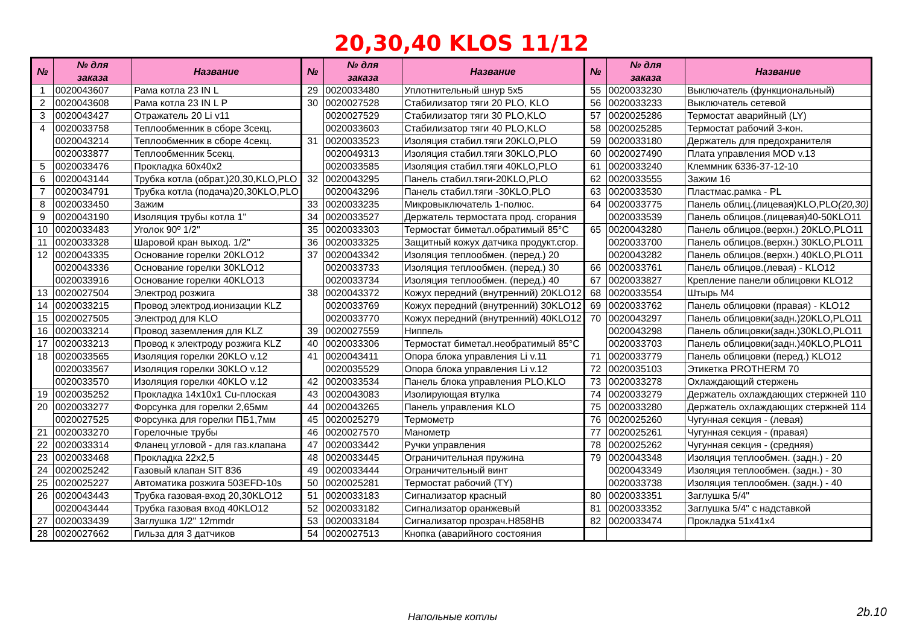20,30,40 KLOS 11/12
| № | № для заказа | Название | № | № для заказа | Название | № | № для заказа | Название |
| --- | --- | --- | --- | --- | --- | --- | --- | --- |
| 1 | 0020043607 | Рама котла 23 IN L | 29 | 0020033480 | Уплотнительный шнур 5x5 | 55 | 0020033230 | Выключатель (функциональный) |
| 2 | 0020043608 | Рама котла 23 IN L P | 30 | 0020027528 | Стабилизатор тяги 20 PLO, KLO | 56 | 0020033233 | Выключатель сетевой |
| 3 | 0020043427 | Отражатель 20 Li v11 | | 0020027529 | Стабилизатор тяги 30 PLO,KLO | 57 | 0020025286 | Термостат аварийный (LY) |
| 4 | 0020033758 | Теплообменник в сборе 3секц. | | 0020033603 | Стабилизатор тяги 40 PLO,KLO | 58 | 0020025285 | Термостат рабочий 3-кон. |
| | 0020043214 | Теплообменник в сборе 4секц. | 31 | 0020033523 | Изоляция стабил.тяги 20KLO,PLO | 59 | 0020033180 | Держатель для предохранителя |
| | 0020033877 | Теплообменник 5секц. | | 0020049313 | Изоляция стабил.тяги 30KLO,PLO | 60 | 0020027490 | Плата управления MOD v.13 |
| 5 | 0020033476 | Прокладка 60x40x2 | | 0020033585 | Изоляция стабил.тяги 40KLO,PLO | 61 | 0020033240 | Клеммник 6336-37-12-10 |
| 6 | 0020043144 | Трубка котла (обрат.)20,30,KLO,PLO | 32 | 0020043295 | Панель стабил.тяги-20KLO,PLO | 62 | 0020033555 | Зажим 16 |
| 7 | 0020034791 | Трубка котла (подача)20,30KLO,PLO | | 0020043296 | Панель стабил.тяги -30KLO,PLO | 63 | 0020033530 | Пластмас.рамка - PL |
| 8 | 0020033450 | Зажим | 33 | 0020033235 | Микровыключатель 1-полюс. | 64 | 0020033775 | Панель облиц.(лицевая)KLO,PLO (20,30) |
| 9 | 0020043190 | Изоляция трубы котла 1" | 34 | 0020033527 | Держатель термостата прод. сгорания | | 0020033539 | Панель облицов.(лицевая)40-50KLO11 |
| 10 | 0020033483 | Уголок 90º 1/2" | 35 | 0020033303 | Термостат биметал.обратимый 85°C | 65 | 0020043280 | Панель облицов.(верхн.) 20KLO,PLO11 |
| 11 | 0020033328 | Шаровой кран выход. 1/2" | 36 | 0020033325 | Защитный кожух датчика продукт.сгор. | | 0020033700 | Панель облицов.(верхн.) 30KLO,PLO11 |
| 12 | 0020043335 | Основание горелки 20KLO12 | 37 | 0020043342 | Изоляция теплообмен. (перед.) 20 | | 0020043282 | Панель облицов.(верхн.) 40KLO,PLO11 |
| | 0020043336 | Основание горелки 30KLO12 | | 0020033733 | Изоляция теплообмен. (перед.) 30 | 66 | 0020033761 | Панель облицов.(левая) - KLO12 |
| | 0020033916 | Основание горелки 40KLO13 | | 0020033734 | Изоляция теплообмен. (перед.) 40 | 67 | 0020033827 | Крепление панели облицовки KLO12 |
| 13 | 0020027504 | Электрод розжига | 38 | 0020043372 | Кожух передний (внутренний) 20KLO12 | 68 | 0020033554 | Штырь M4 |
| 14 | 0020033215 | Провод электрод.ионизации KLZ | | 0020033769 | Кожух передний (внутренний) 30KLO12 | 69 | 0020033762 | Панель облицовки (правая) - KLO12 |
| 15 | 0020027505 | Электрод для KLO | | 0020033770 | Кожух передний (внутренний) 40KLO12 | 70 | 0020043297 | Панель облицовки(задн.)20KLO,PLO11 |
| 16 | 0020033214 | Провод заземления для KLZ | 39 | 0020027559 | Ниппель | | 0020043298 | Панель облицовки(задн.)30KLO,PLO11 |
| 17 | 0020033213 | Провод к электроду розжига KLZ | 40 | 0020033306 | Термостат биметал.необратимый 85°C | | 0020033703 | Панель облицовки(задн.)40KLO,PLO11 |
| 18 | 0020033565 | Изоляция горелки 20KLO v.12 | 41 | 0020043411 | Опора блока управления Li v.11 | 71 | 0020033779 | Панель облицовки (перед.) KLO12 |
| | 0020033567 | Изоляция горелки 30KLO v.12 | | 0020035529 | Опора блока управления Li v.12 | 72 | 0020035103 | Этикетка PROTHERM 70 |
| | 0020033570 | Изоляция горелки 40KLO v.12 | 42 | 0020033534 | Панель блока управления PLO,KLO | 73 | 0020033278 | Охлаждающий стержень |
| 19 | 0020035252 | Прокладка 14x10x1 Cu-плоская | 43 | 0020043083 | Изолирующая втулка | 74 | 0020033279 | Держатель охлаждающих стержней 110 |
| 20 | 0020033277 | Форсунка для горелки 2,65мм | 44 | 0020043265 | Панель управления KLO | 75 | 0020033280 | Держатель охлаждающих стержней 114 |
| | 0020027525 | Форсунка для горелки ПБ1,7мм | 45 | 0020025279 | Термометр | 76 | 0020025260 | Чугунная секция - (левая) |
| 21 | 0020033270 | Горелочные трубы | 46 | 0020027570 | Манометр | 77 | 0020025261 | Чугунная секция - (правая) |
| 22 | 0020033314 | Фланец угловой - для газ.клапана | 47 | 0020033442 | Ручки управления | 78 | 0020025262 | Чугунная секция - (средняя) |
| 23 | 0020033468 | Прокладка 22x2,5 | 48 | 0020033445 | Ограничительная пружина | 79 | 0020043348 | Изоляция теплообмен. (задн.) - 20 |
| 24 | 0020025242 | Газовый клапан SIT 836 | 49 | 0020033444 | Ограничительный винт | | 0020043349 | Изоляция теплообмен. (задн.) - 30 |
| 25 | 0020025227 | Автоматика розжига 503EFD-10s | 50 | 0020025281 | Термостат рабочий (TY) | | 0020033738 | Изоляция теплообмен. (задн.) - 40 |
| 26 | 0020043443 | Трубка газовая-вход 20,30KLO12 | 51 | 0020033183 | Сигнализатор красный | 80 | 0020033351 | Заглушка 5/4" |
| | 0020043444 | Трубка газовая вход 40KLO12 | 52 | 0020033182 | Сигнализатор оранжевый | 81 | 0020033352 | Заглушка 5/4" с надставкой |
| 27 | 0020033439 | Заглушка 1/2" 12mmdr | 53 | 0020033184 | Сигнализатор прозрач.H858HB | 82 | 0020033474 | Прокладка 51x41x4 |
| 28 | 0020027662 | Гильза для 3 датчиков | 54 | 0020027513 | Кнопка (аварийного состояния | | | |
Напольные котлы
2b.10